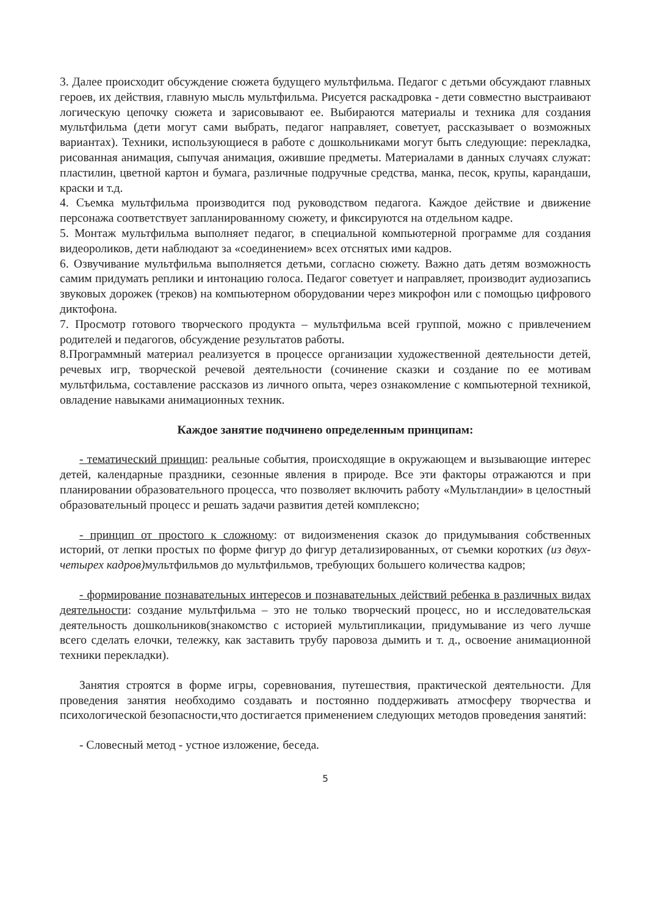3. Далее происходит обсуждение сюжета будущего мультфильма. Педагог с детьми обсуждают главных героев, их действия, главную мысль мультфильма. Рисуется раскадровка - дети совместно выстраивают логическую цепочку сюжета и зарисовывают ее. Выбираются материалы и техника для создания мультфильма (дети могут сами выбрать, педагог направляет, советует, рассказывает о возможных вариантах). Техники, использующиеся в работе с дошкольниками могут быть следующие: перекладка, рисованная анимация, сыпучая анимация, ожившие предметы. Материалами в данных случаях служат: пластилин, цветной картон и бумага, различные подручные средства, манка, песок, крупы, карандаши, краски и т.д.
4. Съемка мультфильма производится под руководством педагога. Каждое действие и движение персонажа соответствует запланированному сюжету, и фиксируются на отдельном кадре.
5. Монтаж мультфильма выполняет педагог, в специальной компьютерной программе для создания видеороликов, дети наблюдают за «соединением» всех отснятых ими кадров.
6. Озвучивание мультфильма выполняется детьми, согласно сюжету. Важно дать детям возможность самим придумать реплики и интонацию голоса. Педагог советует и направляет, производит аудиозапись звуковых дорожек (треков) на компьютерном оборудовании через микрофон или с помощью цифрового диктофона.
7. Просмотр готового творческого продукта – мультфильма всей группой, можно с привлечением родителей и педагогов, обсуждение результатов работы.
8.Программный материал реализуется в процессе организации художественной деятельности детей, речевых игр, творческой речевой деятельности (сочинение сказки и создание по ее мотивам мультфильма, составление рассказов из личного опыта, через ознакомление с компьютерной техникой, овладение навыками анимационных техник.
Каждое занятие подчинено определенным принципам:
- тематический принцип: реальные события, происходящие в окружающем и вызывающие интерес детей, календарные праздники, сезонные явления в природе. Все эти факторы отражаются и при планировании образовательного процесса, что позволяет включить работу «Мультландии» в целостный образовательный процесс и решать задачи развития детей комплексно;
- принцип от простого к сложному: от видоизменения сказок до придумывания собственных историй, от лепки простых по форме фигур до фигур детализированных, от съемки коротких (из двух-четырех кадров) мультфильмов до мультфильмов, требующих большего количества кадров;
- формирование познавательных интересов и познавательных действий ребенка в различных видах деятельности: создание мультфильма – это не только творческий процесс, но и исследовательская деятельность дошкольников(знакомство с историей мультипликации, придумывание из чего лучше всего сделать елочки, тележку, как заставить трубу паровоза дымить и т. д., освоение анимационной техники перекладки).
Занятия строятся в форме игры, соревнования, путешествия, практической деятельности. Для проведения занятия необходимо создавать и постоянно поддерживать атмосферу творчества и психологической безопасности,что достигается применением следующих методов проведения занятий:
- Словесный метод - устное изложение, беседа.
5